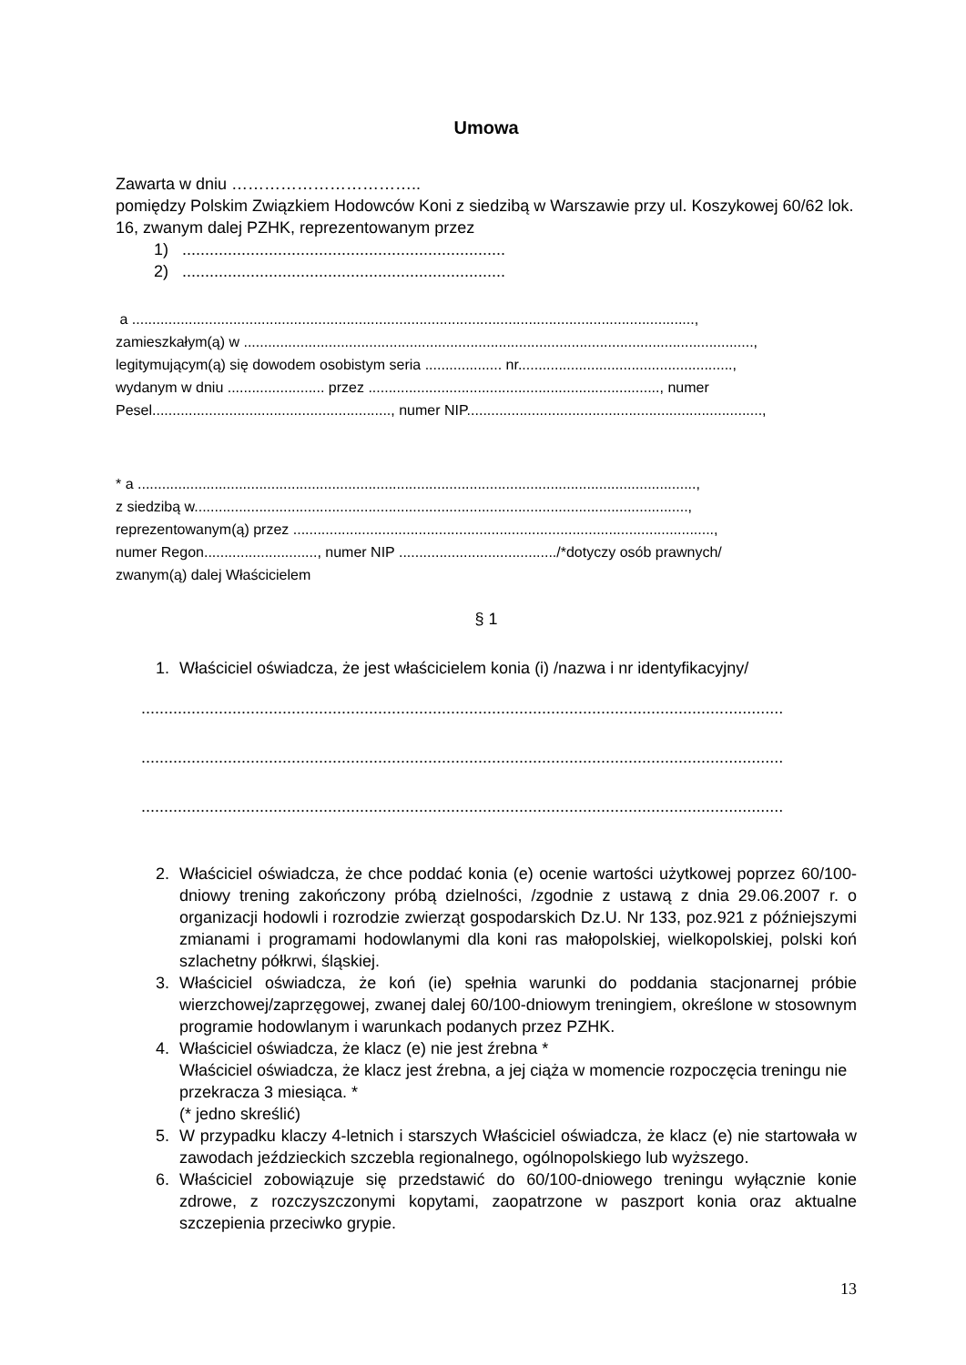Umowa
Zawarta w dniu ……………………………..
pomiędzy Polskim Związkiem Hodowców Koni z siedzibą w Warszawie przy ul. Koszykowej 60/62 lok. 16, zwanym dalej PZHK, reprezentowanym przez
1) .......................................................................
2) .......................................................................
a ...........................................................................................................................................,
zamieszkałym(ą) w ..............................................................................................................................,
legitymującym(ą) się dowodem osobistym seria ................... nr.....................................................,
wydanym w dniu ........................ przez ........................................................................, numer Pesel..........................................................., numer NIP.........................................................................,
* a ..........................................................................................................................................,
z siedzibą w..........................................................................................................................,
reprezentowanym(ą) przez ........................................................................................................,
numer Regon............................, numer NIP ......................................./*dotyczy osób prawnych/
zwanym(ą) dalej Właścicielem
§ 1
1. Właściciel oświadcza, że jest właścicielem konia (i) /nazwa i nr identyfikacyjny/
.............................................................................................................................................
.............................................................................................................................................
.............................................................................................................................................
2. Właściciel oświadcza, że chce poddać konia (e) ocenie wartości użytkowej poprzez 60/100-dniowy trening zakończony próbą dzielności, /zgodnie z ustawą z dnia 29.06.2007 r. o organizacji hodowli i rozrodzie zwierząt gospodarskich Dz.U. Nr 133, poz.921 z późniejszymi zmianami i programami hodowlanymi dla koni ras małopolskiej, wielkopolskiej, polski koń szlachetny półkrwi, śląskiej.
3. Właściciel oświadcza, że koń (ie) spełnia warunki do poddania stacjonarnej próbie wierzchowej/zaprzęgowej, zwanej dalej 60/100-dniowym treningiem, określone w stosownym programie hodowlanym i warunkach podanych przez PZHK.
4. Właściciel oświadcza, że klacz (e) nie jest źrebna *
Właściciel oświadcza, że klacz jest źrebna, a jej ciąża w momencie rozpoczęcia treningu nie przekracza 3 miesiąca. *
(* jedno skreślić)
5. W przypadku klaczy 4-letnich i starszych Właściciel oświadcza, że klacz (e) nie startowała w zawodach jeździeckich szczebla regionalnego, ogólnopolskiego lub wyższego.
6. Właściciel zobowiązuje się przedstawić do 60/100-dniowego treningu wyłącznie konie zdrowe, z rozczyszczonymi kopytami, zaopatrzone w paszport konia oraz aktualne szczepienia przeciwko grypie.
13